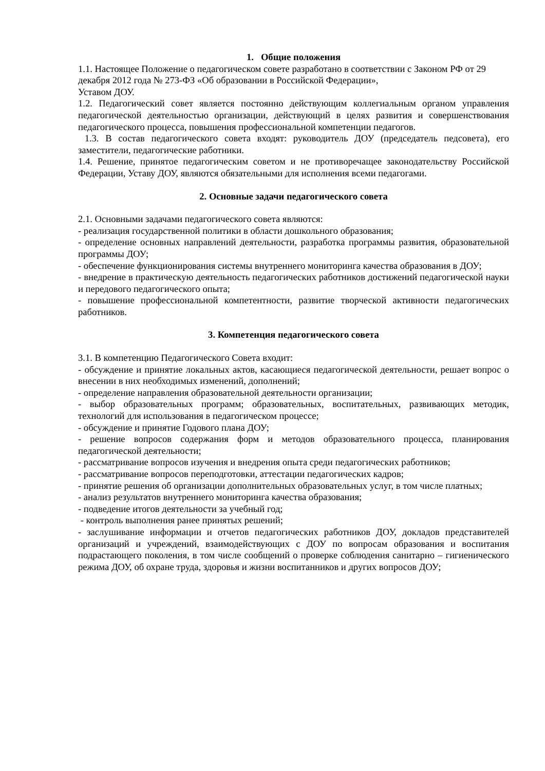1. Общие положения
1.1. Настоящее Положение о педагогическом совете разработано в соответствии с Законом РФ от 29 декабря 2012 года № 273-ФЗ «Об образовании в Российской Федерации»,
Уставом ДОУ.
1.2. Педагогический совет является постоянно действующим коллегиальным органом управления педагогической деятельностью организации, действующий в целях развития и совершенствования педагогического процесса, повышения профессиональной компетенции педагогов.
1.3. В состав педагогического совета входят: руководитель ДОУ (председатель педсовета), его заместители, педагогические работники.
1.4. Решение, принятое педагогическим советом и не противоречащее законодательству Российской Федерации, Уставу ДОУ, являются обязательными для исполнения всеми педагогами.
2. Основные задачи педагогического совета
2.1. Основными задачами педагогического совета являются:
- реализация государственной политики в области дошкольного образования;
- определение основных направлений деятельности, разработка программы развития, образовательной программы ДОУ;
- обеспечение функционирования системы внутреннего мониторинга качества образования в ДОУ;
- внедрение в практическую деятельность педагогических работников достижений педагогической науки и передового педагогического опыта;
- повышение профессиональной компетентности, развитие творческой активности педагогических работников.
3. Компетенция педагогического совета
3.1. В компетенцию Педагогического Совета входит:
- обсуждение и принятие локальных актов, касающиеся педагогической деятельности, решает вопрос о внесении в них необходимых изменений, дополнений;
- определение направления образовательной деятельности организации;
- выбор образовательных программ; образовательных, воспитательных, развивающих методик, технологий для использования в педагогическом процессе;
- обсуждение и принятие Годового плана ДОУ;
- решение вопросов содержания форм и методов образовательного процесса, планирования педагогической деятельности;
- рассматривание вопросов изучения и внедрения опыта среди педагогических работников;
- рассматривание вопросов переподготовки, аттестации педагогических кадров;
- принятие решения об организации дополнительных образовательных услуг, в том числе платных;
- анализ результатов внутреннего мониторинга качества образования;
- подведение итогов деятельности за учебный год;
- контроль выполнения ранее принятых решений;
- заслушивание информации и отчетов педагогических работников ДОУ, докладов представителей организаций и учреждений, взаимодействующих с ДОУ по вопросам образования и воспитания подрастающего поколения, в том числе сообщений о проверке соблюдения санитарно – гигиенического режима ДОУ, об охране труда, здоровья и жизни воспитанников и других вопросов ДОУ;